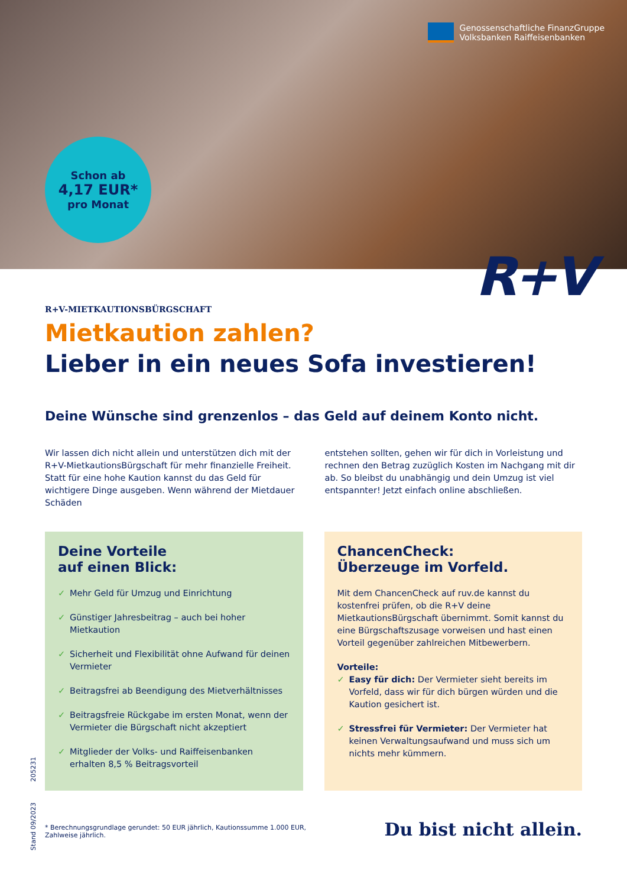Genossenschaftliche FinanzGruppe
Volksbanken Raiffeisenbanken
Schon ab
4,17 EUR*
pro Monat
R+V
R+V-MIETKAUTIONSBÜRGSCHAFT
Mietkaution zahlen?
Lieber in ein neues Sofa investieren!
Deine Wünsche sind grenzenlos – das Geld auf deinem Konto nicht.
Wir lassen dich nicht allein und unterstützen dich mit der R+V-MietkautionsBürgschaft für mehr finanzielle Freiheit. Statt für eine hohe Kaution kannst du das Geld für wichtigere Dinge ausgeben. Wenn während der Mietdauer Schäden
entstehen sollten, gehen wir für dich in Vorleistung und rechnen den Betrag zuzüglich Kosten im Nachgang mit dir ab. So bleibst du unabhängig und dein Umzug ist viel entspannter! Jetzt einfach online abschließen.
Deine Vorteile
auf einen Blick:
✓ Mehr Geld für Umzug und Einrichtung
✓ Günstiger Jahresbeitrag – auch bei hoher Mietkaution
✓ Sicherheit und Flexibilität ohne Aufwand für deinen Vermieter
✓ Beitragsfrei ab Beendigung des Mietverhältnisses
✓ Beitragsfreie Rückgabe im ersten Monat, wenn der Vermieter die Bürgschaft nicht akzeptiert
✓ Mitglieder der Volks- und Raiffeisenbanken erhalten 8,5 % Beitragsvorteil
ChancenCheck:
Überzeuge im Vorfeld.
Mit dem ChancenCheck auf ruv.de kannst du kostenfrei prüfen, ob die R+V deine MietkautionsBürgschaft übernimmt. Somit kannst du eine Bürgschaftszusage vorweisen und hast einen Vorteil gegenüber zahlreichen Mitbewerbern.
Vorteile:
✓ Easy für dich: Der Vermieter sieht bereits im Vorfeld, dass wir für dich bürgen würden und die Kaution gesichert ist.
✓ Stressfrei für Vermieter: Der Vermieter hat keinen Verwaltungsaufwand und muss sich um nichts mehr kümmern.
Stand 09/2023 205231
* Berechnungsgrundlage gerundet: 50 EUR jährlich, Kautionssumme 1.000 EUR, Zahlweise jährlich.
Du bist nicht allein.